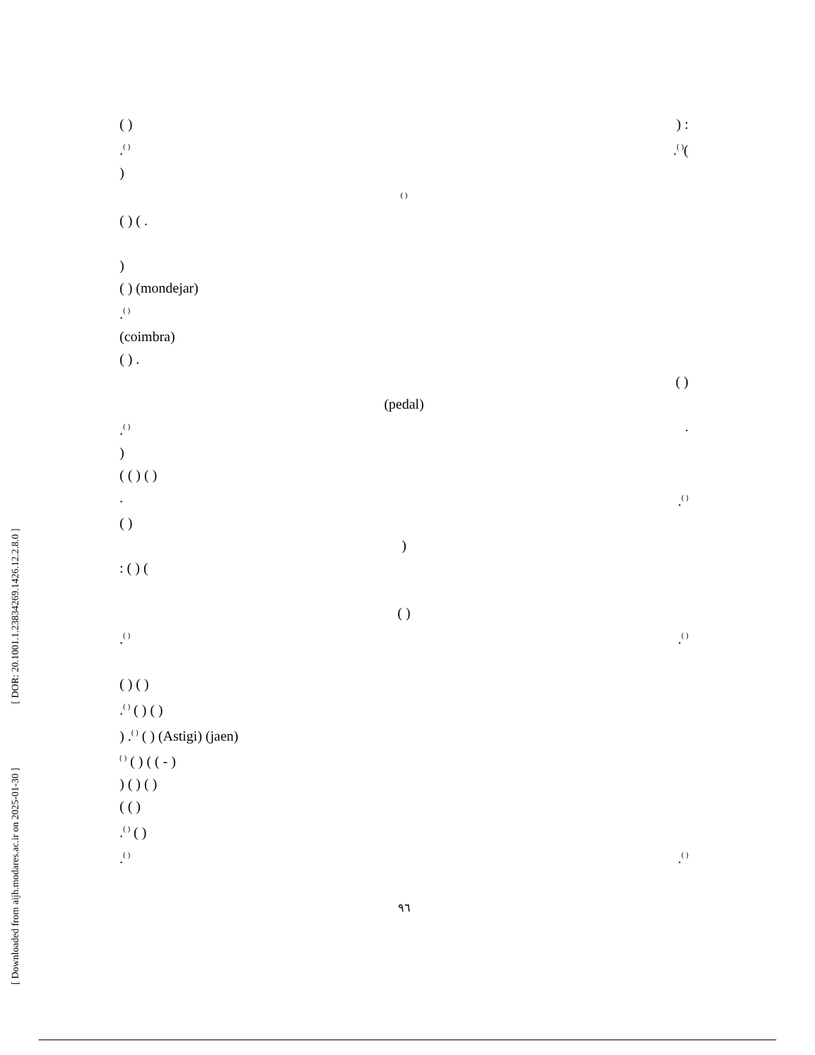[ Downloaded from aijh.modares.ac.ir on 2025-01-30 ] [ DOR: 20.1001.1.23834269.1426.12.2.8.0 ]
( )) :
.<sup>( )</sup>.<sup>( )</sup>(
)
<sup>( )</sup>
( ) ( .
)
( ) (mondejar)
.<sup>( )</sup>
(coimbra)
( ) .
( )
(pedal)
.<sup>( )</sup>.
)
( ( ) ( )
..<sup>( )</sup>
( )
)
: ( ) (
( )
.<sup>( )</sup>.<sup>( )</sup>
( ) ( )
.<sup>( )</sup> ( ) ( )
) .<sup>( )</sup> ( ) (Astigi) (jaen)
<sup>( )</sup> ( ) ( ( - )
) ( ) ( )
( ( )
.<sup>( )</sup> ( )
.<sup>( )</sup>.<sup>( )</sup>
٩٦